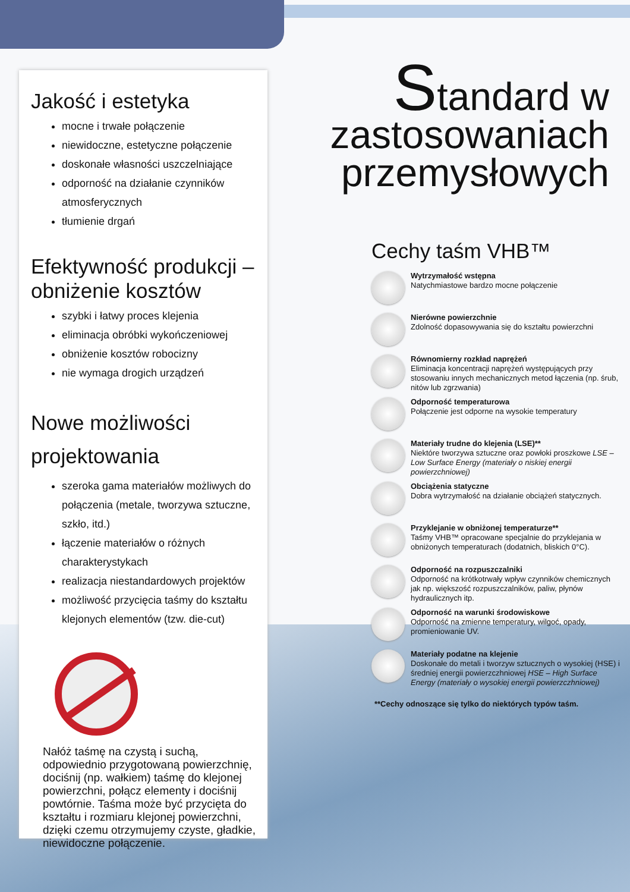Jakość i estetyka
mocne i trwałe połączenie
niewidoczne, estetyczne połączenie
doskonałe własności uszczelniające
odporność na działanie czynników atmosferycznych
tłumienie drgań
Efektywność produkcji – obniżenie kosztów
szybki i łatwy proces klejenia
eliminacja obróbki wykończeniowej
obniżenie kosztów robocizny
nie wymaga drogich urządzeń
Nowe możliwości projektowania
szeroka gama materiałów możliwych do połączenia (metale, tworzywa sztuczne, szkło, itd.)
łączenie materiałów o różnych charakterystykach
realizacja niestandardowych projektów
możliwość przycięcia taśmy do kształtu klejonych elementów (tzw. die-cut)
Nałóż taśmę na czystą i suchą, odpowiednio przygotowaną powierzchnię, dociśnij (np. wałkiem) taśmę do klejonej powierzchni, połącz elementy i dociśnij powtórnie. Taśma może być przycięta do kształtu i rozmiaru klejonej powierzchni, dzięki czemu otrzymujemy czyste, gładkie, niewidoczne połączenie.
Standard w
zastosowaniach
przemysłowych
Cechy taśm VHB™
Wytrzymałość wstępna
Natychmiastowe bardzo mocne połączenie
Nierówne powierzchnie
Zdolność dopasowywania się do kształtu powierzchni
Równomierny rozkład naprężeń
Eliminacja koncentracji naprężeń występujących przy stosowaniu innych mechanicznych metod łączenia (np. śrub, nitów lub zgrzwania)
Odporność temperaturowa
Połączenie jest odporne na wysokie temperatury
Materiały trudne do klejenia (LSE)**
Niektóre tworzywa sztuczne oraz powłoki proszkowe LSE – Low Surface Energy (materiały o niskiej energii powierzchniowej)
Obciążenia statyczne
Dobra wytrzymałość na działanie obciążeń statycznych.
Przyklejanie w obniżonej temperaturze**
Taśmy VHB™ opracowane specjalnie do przyklejania w obniżonych temperaturach (dodatnich, bliskich 0°C).
Odporność na rozpuszczalniki
Odporność na krótkotrwały wpływ czynników chemicznych jak np. większość rozpuszczalników, paliw, płynów hydraulicznych itp.
Odporność na warunki środowiskowe
Odporność na zmienne temperatury, wilgoć, opady, promieniowanie UV.
Materiały podatne na klejenie
Doskonałe do metali i tworzyw sztucznych o wysokiej (HSE) i średniej energii powierzczhniowej HSE – High Surface Energy (materiały o wysokiej energii powierzczhniowej)
**Cechy odnoszące się tylko do niektórych typów taśm.